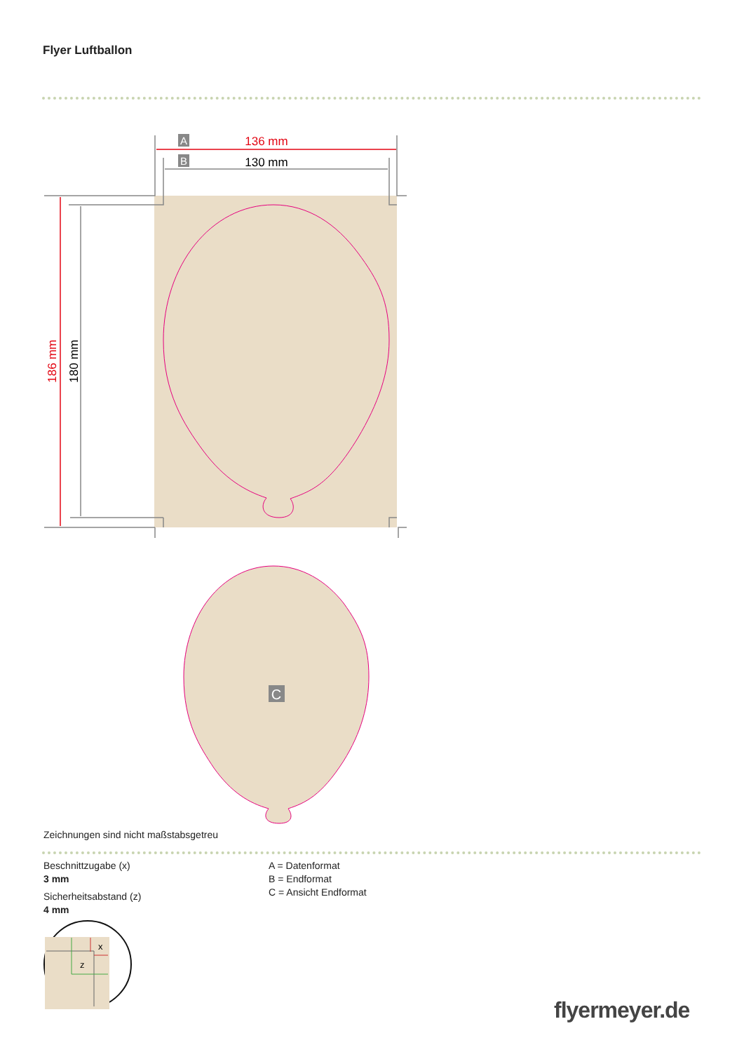Flyer Luftballon
C
A
B
136 mm
130 mm
186 mm
180 mm
x
z
Zeichnungen sind nicht maßstabsgetreu
Beschnittzugabe (x)
3 mm
Sicherheitsabstand (z)
4 mm
A = Datenformat
B = Endformat
C = Ansicht Endformat
flyermeyer.de